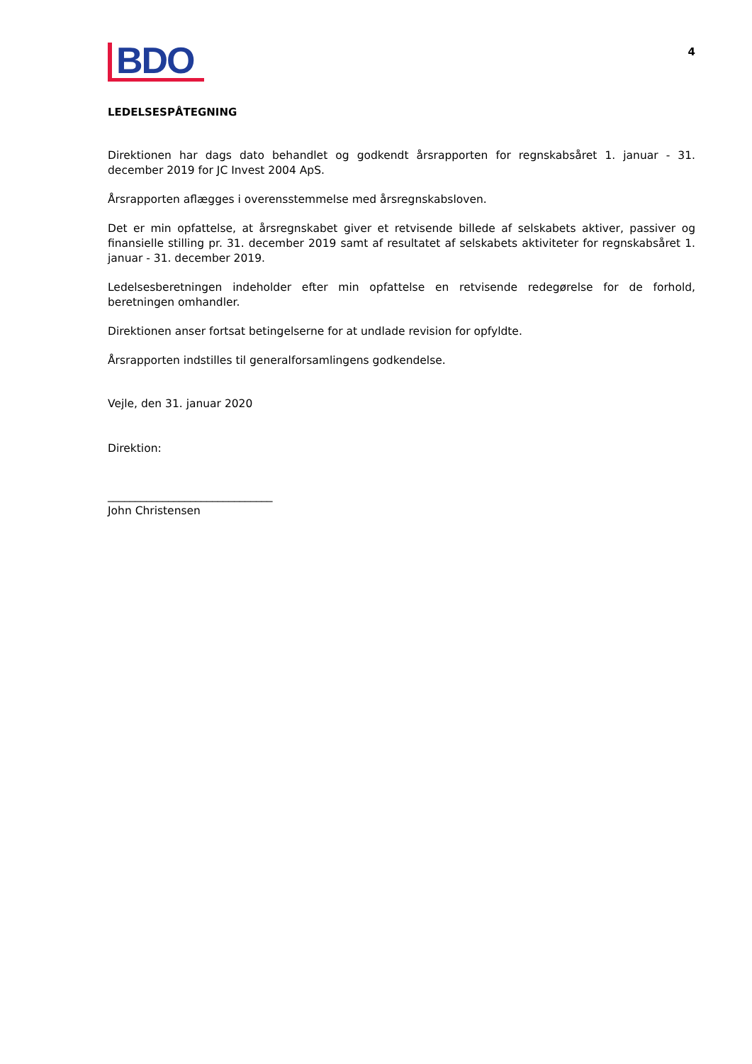BDO
4
LEDELSESPÅTEGNING
Direktionen har dags dato behandlet og godkendt årsrapporten for regnskabsåret 1. januar - 31. december 2019 for JC Invest 2004 ApS.
Årsrapporten aflægges i overensstemmelse med årsregnskabsloven.
Det er min opfattelse, at årsregnskabet giver et retvisende billede af selskabets aktiver, passiver og finansielle stilling pr. 31. december 2019 samt af resultatet af selskabets aktiviteter for regnskabsåret 1. januar - 31. december 2019.
Ledelsesberetningen indeholder efter min opfattelse en retvisende redegørelse for de forhold, beretningen omhandler.
Direktionen anser fortsat betingelser­ne for at undlade revision for opfyldte.
Årsrapporten indstilles til generalforsamlingens godkendelse.
Vejle, den 31. januar 2020
Direktion:
______________________________
John Christensen